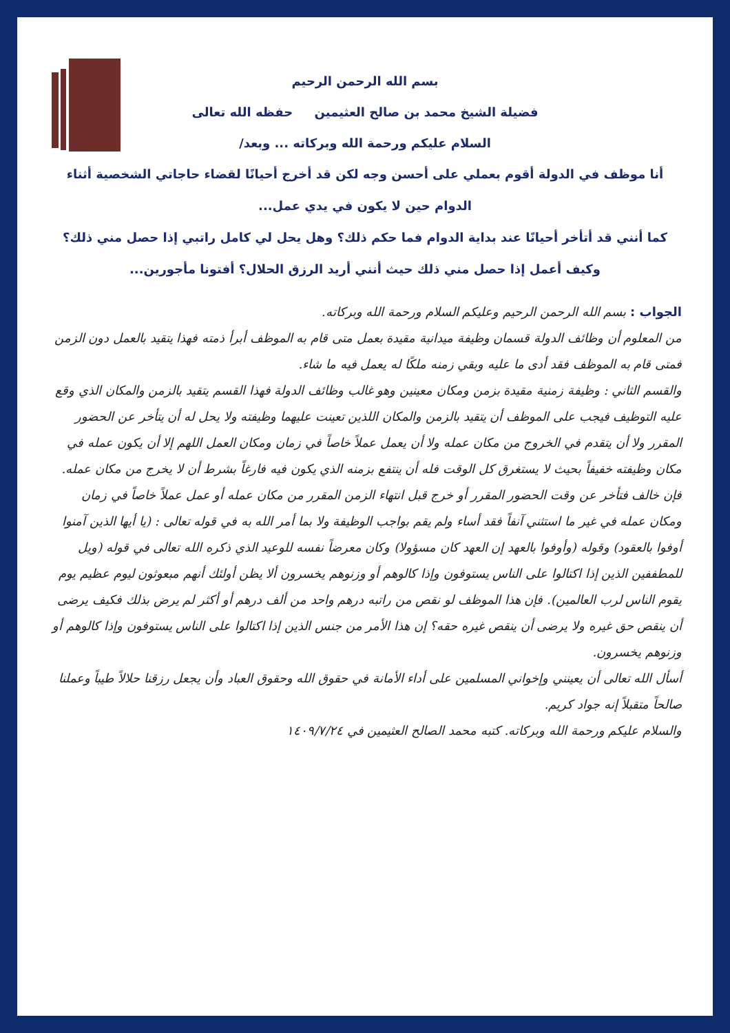بسم الله الرحمن الرحيم
فضيلة الشيخ محمد بن صالح العثيمين حفظه الله تعالى
السلام عليكم ورحمة الله وبركاته ... وبعد/
أنا موظف في الدولة أقوم بعملي على أحسن وجه لكن قد أخرج أحيانًا لقضاء حاجاتي الشخصية أثناء الدوام حين لا يكون في يدي عمل...
كما أنني قد أتأخر أحيانًا عند بداية الدوام فما حكم ذلك؟ وهل يحل لي كامل راتبي إذا حصل مني ذلك؟
وكيف أعمل إذا حصل مني ذلك حيث أنني أريد الرزق الحلال؟ أفتونا مأجورين...
الجواب : بسم الله الرحمن الرحيم وعليكم السلام ورحمة الله وبركاته.
من المعلوم أن وظائف الدولة قسمان وظيفة ميدانية مقيدة بعمل متى قام به الموظف أبرأ ذمته فهذا يتقيد بالعمل دون الزمن فمتى قام به الموظف فقد أدى ما عليه وبقي زمنه ملكًا له يعمل فيه ما شاء.
والقسم الثاني : وظيفة زمنية مقيدة بزمن ومكان معينين وهو غالب وظائف الدولة فهذا القسم يتقيد بالزمن والمكان الذي وقع عليه التوظيف فيجب على الموظف أن يتقيد بالزمن والمكان اللذين تعينت عليهما وظيفته ولا يحل له أن يتأخر عن الحضور المقرر ولا أن يتقدم في الخروج من مكان عمله ولا أن يعمل عملاً خاصاً في زمان ومكان العمل اللهم إلا أن يكون عمله في مكان وظيفته خفيفاً بحيث لا يستغرق كل الوقت فله أن ينتفع بزمنه الذي يكون فيه فارغاً بشرط أن لا يخرج من مكان عمله. فإن خالف فتأخر عن وقت الحضور المقرر أو خرج قبل انتهاء الزمن المقرر من مكان عمله أو عمل عملاً خاصاً في زمان ومكان عمله في غير ما استثني آنفاً فقد أساء ولم يقم بواجب الوظيفة ولا بما أمر الله به في قوله تعالى : (يا أيها الذين آمنوا أوفوا بالعقود) وقوله (وأوفوا بالعهد إن العهد كان مسؤولا) وكان معرضاً نفسه للوعيد الذي ذكره الله تعالى في قوله (ويل للمطففين الذين إذا اكتالوا على الناس يستوفون وإذا كالوهم أو وزنوهم يخسرون ألا يظن أولئك أنهم مبعوثون ليوم عظيم يوم يقوم الناس لرب العالمين). فإن هذا الموظف لو نقص من راتبه درهم واحد من ألف درهم أو أكثر لم يرض بذلك فكيف يرضى أن ينقص حق غيره ولا يرضى أن ينقص غيره حقه؟ إن هذا الأمر من جنس الذين إذا اكتالوا على الناس يستوفون وإذا كالوهم أو وزنوهم يخسرون.
أسأل الله تعالى أن يعينني وإخواني المسلمين على أداء الأمانة في حقوق الله وحقوق العباد وأن يجعل رزقنا حلالاً طيباً وعملنا صالحاً متقبلاً إنه جواد كريم.
والسلام عليكم ورحمة الله وبركاته. كتبه محمد الصالح العثيمين في ١٤٠٩/٧/٢٤